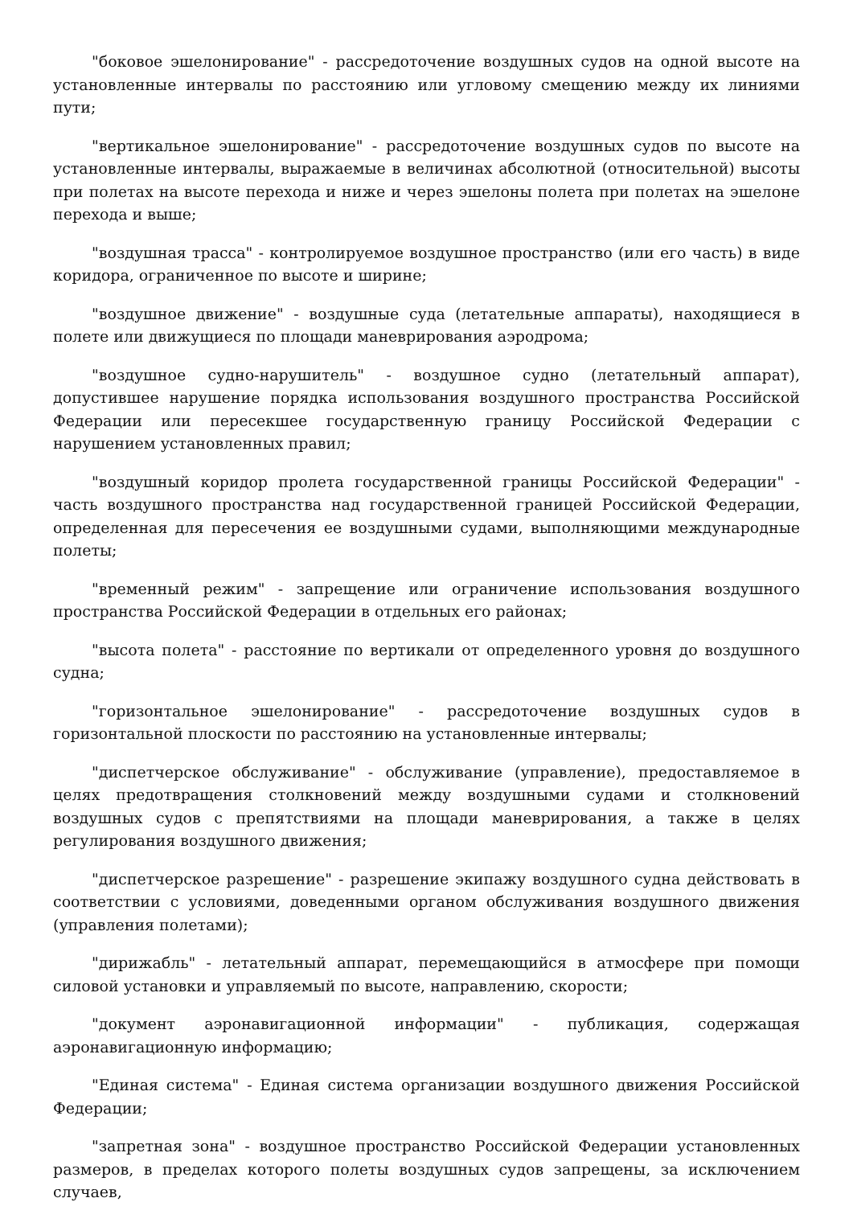"боковое эшелонирование" - рассредоточение воздушных судов на одной высоте на установленные интервалы по расстоянию или угловому смещению между их линиями пути;
"вертикальное эшелонирование" - рассредоточение воздушных судов по высоте на установленные интервалы, выражаемые в величинах абсолютной (относительной) высоты при полетах на высоте перехода и ниже и через эшелоны полета при полетах на эшелоне перехода и выше;
"воздушная трасса" - контролируемое воздушное пространство (или его часть) в виде коридора, ограниченное по высоте и ширине;
"воздушное движение" - воздушные суда (летательные аппараты), находящиеся в полете или движущиеся по площади маневрирования аэродрома;
"воздушное судно-нарушитель" - воздушное судно (летательный аппарат), допустившее нарушение порядка использования воздушного пространства Российской Федерации или пересекшее государственную границу Российской Федерации с нарушением установленных правил;
"воздушный коридор пролета государственной границы Российской Федерации" - часть воздушного пространства над государственной границей Российской Федерации, определенная для пересечения ее воздушными судами, выполняющими международные полеты;
"временный режим" - запрещение или ограничение использования воздушного пространства Российской Федерации в отдельных его районах;
"высота полета" - расстояние по вертикали от определенного уровня до воздушного судна;
"горизонтальное эшелонирование" - рассредоточение воздушных судов в горизонтальной плоскости по расстоянию на установленные интервалы;
"диспетчерское обслуживание" - обслуживание (управление), предоставляемое в целях предотвращения столкновений между воздушными судами и столкновений воздушных судов с препятствиями на площади маневрирования, а также в целях регулирования воздушного движения;
"диспетчерское разрешение" - разрешение экипажу воздушного судна действовать в соответствии с условиями, доведенными органом обслуживания воздушного движения (управления полетами);
"дирижабль" - летательный аппарат, перемещающийся в атмосфере при помощи силовой установки и управляемый по высоте, направлению, скорости;
"документ аэронавигационной информации" - публикация, содержащая аэронавигационную информацию;
"Единая система" - Единая система организации воздушного движения Российской Федерации;
"запретная зона" - воздушное пространство Российской Федерации установленных размеров, в пределах которого полеты воздушных судов запрещены, за исключением случаев,